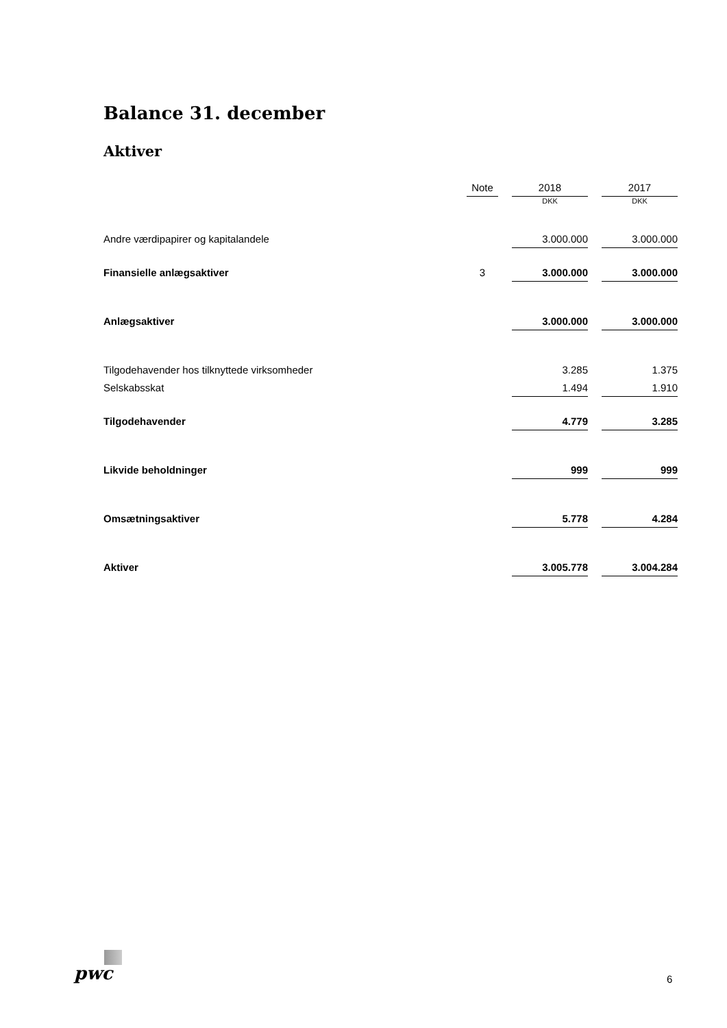Balance 31. december
Aktiver
| | Note | | 2018 | | 2017 |
| --- | --- | --- | --- | --- | --- |
| | | | DKK | | DKK |
| Andre værdipapirer og kapitalandele | | | 3.000.000 | | 3.000.000 |
| Finansielle anlægsaktiver | 3 | | 3.000.000 | | 3.000.000 |
| Anlægsaktiver | | | 3.000.000 | | 3.000.000 |
| Tilgodehavender hos tilknyttede virksomheder | | | 3.285 | | 1.375 |
| Selskabsskat | | | 1.494 | | 1.910 |
| Tilgodehavender | | | 4.779 | | 3.285 |
| Likvide beholdninger | | | 999 | | 999 |
| Omsætningsaktiver | | | 5.778 | | 4.284 |
| Aktiver | | | 3.005.778 | | 3.004.284 |
pwc 6